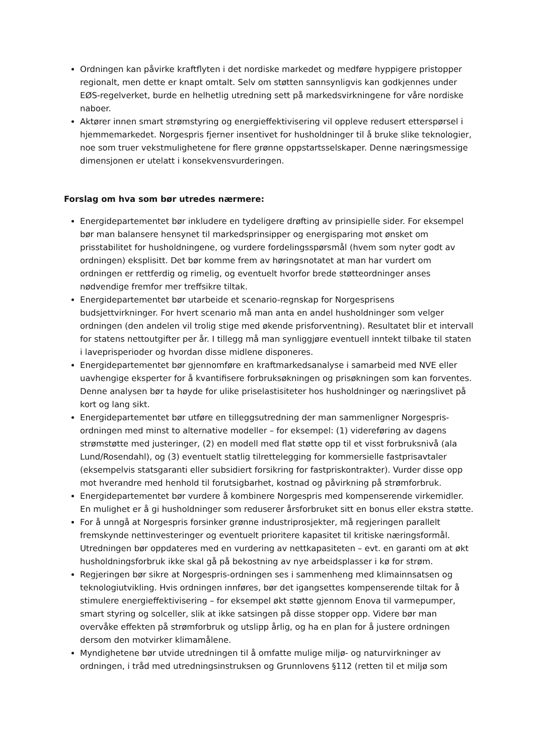Ordningen kan påvirke kraftflyten i det nordiske markedet og medføre hyppigere pristopper regionalt, men dette er knapt omtalt. Selv om støtten sannsynligvis kan godkjennes under EØS-regelverket, burde en helhetlig utredning sett på markedsvirkningene for våre nordiske naboer.
Aktører innen smart strømstyring og energieffektivisering vil oppleve redusert etterspørsel i hjemmemarkedet. Norgespris fjerner insentivet for husholdninger til å bruke slike teknologier, noe som truer vekstmulighetene for flere grønne oppstartsselskaper. Denne næringsmessige dimensjonen er utelatt i konsekvensvurderingen.
Forslag om hva som bør utredes nærmere:
Energidepartementet bør inkludere en tydeligere drøfting av prinsipielle sider. For eksempel bør man balansere hensynet til markedsprinsipper og energisparing mot ønsket om prisstabilitet for husholdningene, og vurdere fordelingsspørsmål (hvem som nyter godt av ordningen) eksplisitt. Det bør komme frem av høringsnotatet at man har vurdert om ordningen er rettferdig og rimelig, og eventuelt hvorfor brede støtteordninger anses nødvendige fremfor mer treffsikre tiltak.
Energidepartementet bør utarbeide et scenario-regnskap for Norgesprisens budsjettvirkninger. For hvert scenario må man anta en andel husholdninger som velger ordningen (den andelen vil trolig stige med økende prisforventning). Resultatet blir et intervall for statens nettoutgifter per år. I tillegg må man synliggjøre eventuell inntekt tilbake til staten i laveprisperioder og hvordan disse midlene disponeres.
Energidepartementet bør gjennomføre en kraftmarkedsanalyse i samarbeid med NVE eller uavhengige eksperter for å kvantifisere forbruksøkningen og prisøkningen som kan forventes. Denne analysen bør ta høyde for ulike priselastisiteter hos husholdninger og næringslivet på kort og lang sikt.
Energidepartementet bør utføre en tilleggsutredning der man sammenligner Norgespris-ordningen med minst to alternative modeller – for eksempel: (1) videreføring av dagens strømstøtte med justeringer, (2) en modell med flat støtte opp til et visst forbruksnivå (ala Lund/Rosendahl), og (3) eventuelt statlig tilrettelegging for kommersielle fastprisavtaler (eksempelvis statsgaranti eller subsidiert forsikring for fastpriskontrakter). Vurder disse opp mot hverandre med henhold til forutsigbarhet, kostnad og påvirkning på strømforbruk.
Energidepartementet bør vurdere å kombinere Norgespris med kompenserende virkemidler. En mulighet er å gi husholdninger som reduserer årsforbruket sitt en bonus eller ekstra støtte.
For å unngå at Norgespris forsinker grønne industriprosjekter, må regjeringen parallelt fremskynde nettinvesteringer og eventuelt prioritere kapasitet til kritiske næringsformål. Utredningen bør oppdateres med en vurdering av nettkapasiteten – evt. en garanti om at økt husholdningsforbruk ikke skal gå på bekostning av nye arbeidsplasser i kø for strøm.
Regjeringen bør sikre at Norgespris-ordningen ses i sammenheng med klimainnsatsen og teknologiutvikling. Hvis ordningen innføres, bør det igangsettes kompenserende tiltak for å stimulere energieffektivisering – for eksempel økt støtte gjennom Enova til varmepumper, smart styring og solceller, slik at ikke satsingen på disse stopper opp. Videre bør man overvåke effekten på strømforbruk og utslipp årlig, og ha en plan for å justere ordningen dersom den motvirker klimamålene.
Myndighetene bør utvide utredningen til å omfatte mulige miljø- og naturvirkninger av ordningen, i tråd med utredningsinstruksen og Grunnlovens §112 (retten til et miljø som